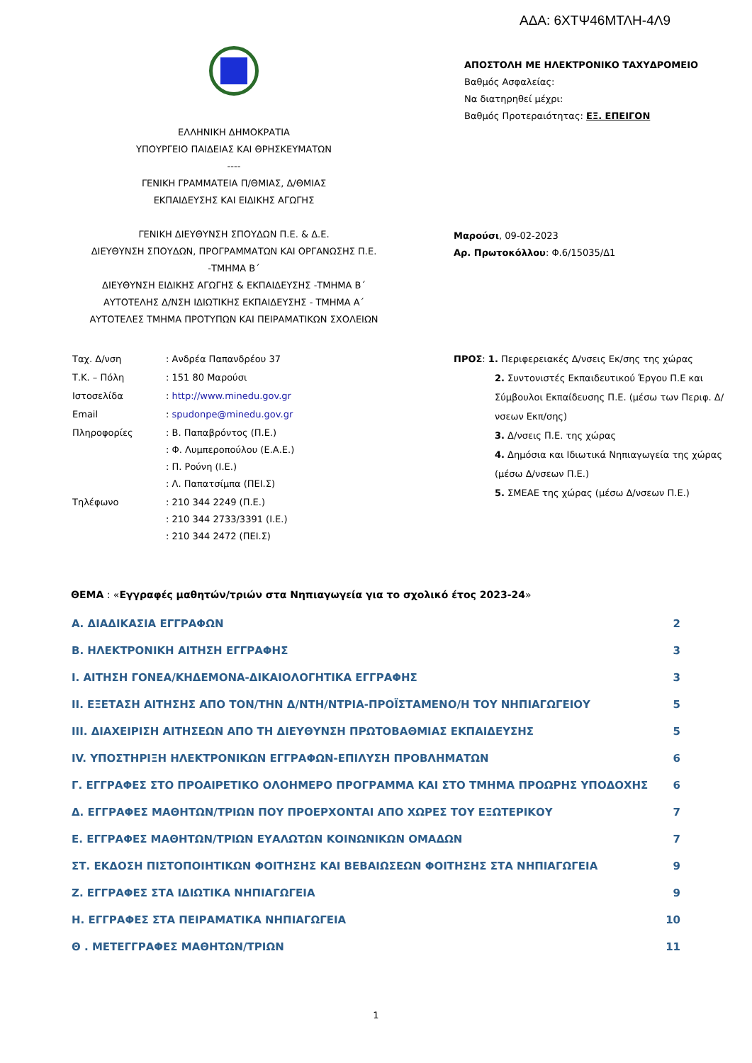ΑΔΑ: 6ΧΤΨ46ΜΤΛΗ-4Λ9
ΕΛΛΗΝΙΚΗ ΔΗΜΟΚΡΑΤΙΑ
ΥΠΟΥΡΓΕΙΟ ΠΑΙΔΕΙΑΣ ΚΑΙ ΘΡΗΣΚΕΥΜΑΤΩΝ
----
ΓΕΝΙΚΗ ΓΡΑΜΜΑΤΕΙΑ Π/ΘΜΙΑΣ, Δ/ΘΜΙΑΣ
ΕΚΠΑΙΔΕΥΣΗΣ ΚΑΙ ΕΙΔΙΚΗΣ ΑΓΩΓΗΣ
ΓΕΝΙΚΗ ΔΙΕΥΘΥΝΣΗ ΣΠΟΥΔΩΝ Π.Ε. & Δ.Ε.
ΔΙΕΥΘΥΝΣΗ ΣΠΟΥΔΩΝ, ΠΡΟΓΡΑΜΜΑΤΩΝ ΚΑΙ ΟΡΓΑΝΩΣΗΣ Π.Ε. -ΤΜΗΜΑ Β΄
ΔΙΕΥΘΥΝΣΗ ΕΙΔΙΚΗΣ ΑΓΩΓΗΣ & ΕΚΠΑΙΔΕΥΣΗΣ -ΤΜΗΜΑ Β΄
ΑΥΤΟΤΕΛΗΣ Δ/ΝΣΗ ΙΔΙΩΤΙΚΗΣ ΕΚΠΑΙΔΕΥΣΗΣ - ΤΜΗΜΑ Α΄
ΑΥΤΟΤΕΛΕΣ ΤΜΗΜΑ ΠΡΟΤΥΠΩΝ ΚΑΙ ΠΕΙΡΑΜΑΤΙΚΩΝ ΣΧΟΛΕΙΩΝ
ΑΠΟΣΤΟΛΗ ΜΕ ΗΛΕΚΤΡΟΝΙΚΟ ΤΑΧΥΔΡΟΜΕΙΟ
Βαθμός Ασφαλείας:
Να διατηρηθεί μέχρι:
Βαθμός Προτεραιότητας: ΕΞ. ΕΠΕΙΓΟΝ
Μαρούσι, 09-02-2023
Αρ. Πρωτοκόλλου: Φ.6/15035/Δ1
| Ταχ. Δ/νση | : Ανδρέα Παπανδρέου 37 |
| Τ.Κ. – Πόλη | : 151 80 Μαρούσι |
| Ιστοσελίδα | : http://www.minedu.gov.gr |
| Email | : spudonpe@minedu.gov.gr |
| Πληροφορίες | : Β. Παπαβρόντος (Π.Ε.) : Φ. Λυμπεροπούλου (Ε.Α.Ε.) : Π. Ρούνη (Ι.Ε.) : Λ. Παπατσίμπα (ΠΕΙ.Σ) |
| Τηλέφωνο | : 210 344 2249 (Π.Ε.) : 210 344 2733/3391 (Ι.Ε.) : 210 344 2472 (ΠΕΙ.Σ) |
ΠΡΟΣ: 1. Περιφερειακές Δ/νσεις Εκ/σης της χώρας
2. Συντονιστές Εκπαιδευτικού Έργου Π.Ε και Σύμβουλοι Εκπαίδευσης Π.Ε. (μέσω των Περιφ. Δ/νσεων Εκπ/σης)
3. Δ/νσεις Π.Ε. της χώρας
4. Δημόσια και Ιδιωτικά Νηπιαγωγεία της χώρας (μέσω Δ/νσεων Π.Ε.)
5. ΣΜΕΑΕ της χώρας (μέσω Δ/νσεων Π.Ε.)
ΘΕΜΑ : «Εγγραφές μαθητών/τριών στα Νηπιαγωγεία για το σχολικό έτος 2023-24»
| Α. ΔΙΑΔΙΚΑΣΙΑ ΕΓΓΡΑΦΩΝ | 2 |
| Β. ΗΛΕΚΤΡΟΝΙΚΗ ΑΙΤΗΣΗ ΕΓΓΡΑΦΗΣ | 3 |
| Ι. ΑΙΤΗΣΗ ΓΟΝΕΑ/ΚΗΔΕΜΟΝΑ-ΔΙΚΑΙΟΛΟΓΗΤΙΚΑ ΕΓΓΡΑΦΗΣ | 3 |
| ΙΙ. ΕΞΕΤΑΣΗ ΑΙΤΗΣΗΣ ΑΠΟ ΤΟΝ/ΤΗΝ Δ/ΝΤΗ/ΝΤΡΙΑ-ΠΡΟΪΣΤΑΜΕΝΟ/Η ΤΟΥ ΝΗΠΙΑΓΩΓΕΙΟΥ | 5 |
| ΙΙΙ. ΔΙΑΧΕΙΡΙΣΗ ΑΙΤΗΣΕΩΝ ΑΠΟ ΤΗ ΔΙΕΥΘΥΝΣΗ ΠΡΩΤΟΒΑΘΜΙΑΣ ΕΚΠΑΙΔΕΥΣΗΣ | 5 |
| ΙV. ΥΠΟΣΤΗΡΙΞΗ ΗΛΕΚΤΡΟΝΙΚΩΝ ΕΓΓΡΑΦΩΝ-ΕΠΙΛΥΣΗ ΠΡΟΒΛΗΜΑΤΩΝ | 6 |
| Γ. ΕΓΓΡΑΦΕΣ ΣΤΟ ΠΡΟΑΙΡΕΤΙΚΟ ΟΛΟΗΜΕΡΟ ΠΡΟΓΡΑΜΜΑ ΚΑΙ ΣΤΟ ΤΜΗΜΑ ΠΡΟΩΡΗΣ ΥΠΟΔΟΧΗΣ | 6 |
| Δ. ΕΓΓΡΑΦΕΣ ΜΑΘΗΤΩΝ/ΤΡΙΩΝ ΠΟΥ ΠΡΟΕΡΧΟΝΤΑΙ ΑΠΟ ΧΩΡΕΣ ΤΟΥ ΕΞΩΤΕΡΙΚΟΥ | 7 |
| Ε. ΕΓΓΡΑΦΕΣ ΜΑΘΗΤΩΝ/ΤΡΙΩΝ ΕΥΑΛΩΤΩΝ ΚΟΙΝΩΝΙΚΩΝ ΟΜΑΔΩΝ | 7 |
| ΣΤ. ΕΚΔΟΣΗ ΠΙΣΤΟΠΟΙΗΤΙΚΩΝ ΦΟΙΤΗΣΗΣ ΚΑΙ ΒΕΒΑΙΩΣΕΩΝ ΦΟΙΤΗΣΗΣ ΣΤΑ ΝΗΠΙΑΓΩΓΕΙΑ | 9 |
| Ζ. ΕΓΓΡΑΦΕΣ ΣΤΑ ΙΔΙΩΤΙΚΑ ΝΗΠΙΑΓΩΓΕΙΑ | 9 |
| Η. ΕΓΓΡΑΦΕΣ ΣΤΑ ΠΕΙΡΑΜΑΤΙΚΑ ΝΗΠΙΑΓΩΓΕΙΑ | 10 |
| Θ . ΜΕΤΕΓΓΡΑΦΕΣ ΜΑΘΗΤΩΝ/ΤΡΙΩΝ | 11 |
1